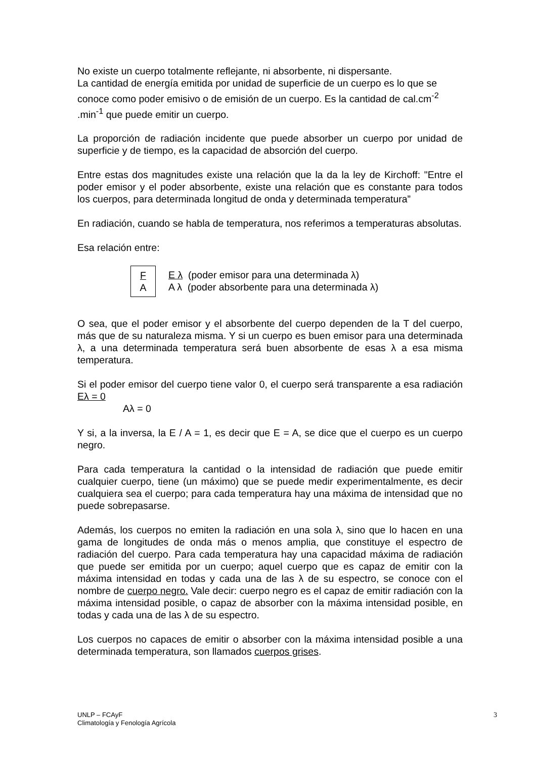No existe un cuerpo totalmente reflejante, ni absorbente, ni dispersante.
La cantidad de energía emitida por unidad de superficie de un cuerpo es lo que se conoce como poder emisivo o de emisión de un cuerpo. Es la cantidad de cal.cm<sup>-2</sup> .min<sup>-1</sup> que puede emitir un cuerpo.
La proporción de radiación incidente que puede absorber un cuerpo por unidad de superficie y de tiempo, es la capacidad de absorción del cuerpo.
Entre estas dos magnitudes existe una relación que la da la ley de Kirchoff: "Entre el poder emisor y el poder absorbente, existe una relación que es constante para todos los cuerpos, para determinada longitud de onda y determinada temperatura”
En radiación, cuando se habla de temperatura, nos referimos a temperaturas absolutas.
Esa relación entre:
F
A
E λ (poder emisor para una determinada λ)
A λ (poder absorbente para una determinada λ)
O sea, que el poder emisor y el absorbente del cuerpo dependen de la T del cuerpo, más que de su naturaleza misma. Y si un cuerpo es buen emisor para una determinada λ, a una determinada temperatura será buen absorbente de esas λ a esa misma temperatura.
Si el poder emisor del cuerpo tiene valor 0, el cuerpo será transparente a esa radiación Eλ = 0
Aλ = 0
Y si, a la inversa, la E / A = 1, es decir que E = A, se dice que el cuerpo es un cuerpo negro.
Para cada temperatura la cantidad o la intensidad de radiación que puede emitir cualquier cuerpo, tiene (un máximo) que se puede medir experimentalmente, es decir cualquiera sea el cuerpo; para cada temperatura hay una máxima de intensidad que no puede sobrepasarse.
Además, los cuerpos no emiten la radiación en una sola λ, sino que lo hacen en una gama de longitudes de onda más o menos amplia, que constituye el espectro de radiación del cuerpo. Para cada temperatura hay una capacidad máxima de radiación que puede ser emitida por un cuerpo; aquel cuerpo que es capaz de emitir con la máxima intensidad en todas y cada una de las λ de su espectro, se conoce con el nombre de cuerpo negro. Vale decir: cuerpo negro es el capaz de emitir radiación con la máxima intensidad posible, o capaz de absorber con la máxima intensidad posible, en todas y cada una de las λ de su espectro.
Los cuerpos no capaces de emitir o absorber con la máxima intensidad posible a una determinada temperatura, son llamados cuerpos grises.
UNLP – FCAyF
Climatología y Fenología Agrícola
3